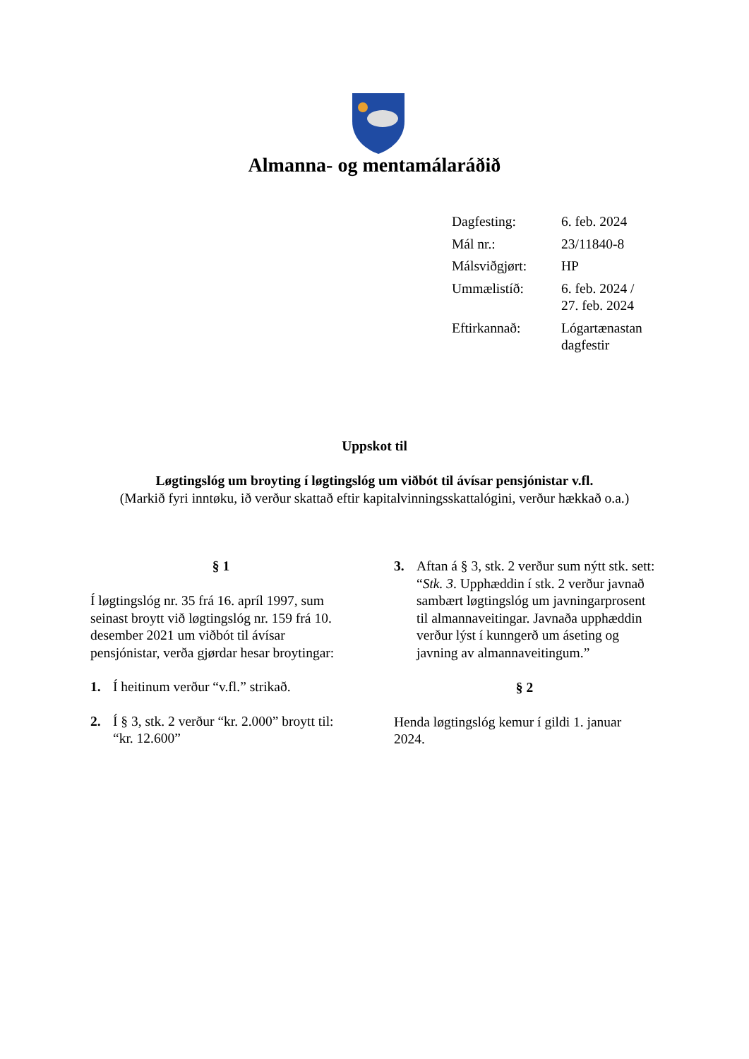Almanna- og mentamálaráðið
| Dagfesting: | 6. feb. 2024 |
| Mál nr.: | 23/11840-8 |
| Málsviðgjørt: | HP |
| Ummælistíð: | 6. feb. 2024 / 27. feb. 2024 |
| Eftirkannað: | Lógartænastan dagfestir |
Uppskot til
Løgtingslóg um broyting í løgtingslóg um viðbót til ávísar pensjónistar v.fl.
(Markið fyri inntøku, ið verður skattað eftir kapitalvinningsskattalógini, verður hækkað o.a.)
§ 1
Í løgtingslóg nr. 35 frá 16. apríl 1997, sum seinast broytt við løgtingslóg nr. 159 frá 10. desember 2021 um viðbót til ávísar pensjónistar, verða gjørdar hesar broytingar:
1. Í heitinum verður “v.fl.” strikað.
2. Í § 3, stk. 2 verður “kr. 2.000” broytt til: “kr. 12.600”
3. Aftan á § 3, stk. 2 verður sum nýtt stk. sett:
“Stk. 3. Upphæddin í stk. 2 verður javnað sambært løgtingslóg um javningarprosent til almannaveitingar. Javnaða upphæddin verður lýst í kunngerð um áseting og javning av almannaveitingum.”
§ 2
Henda løgtingslóg kemur í gildi 1. januar 2024.